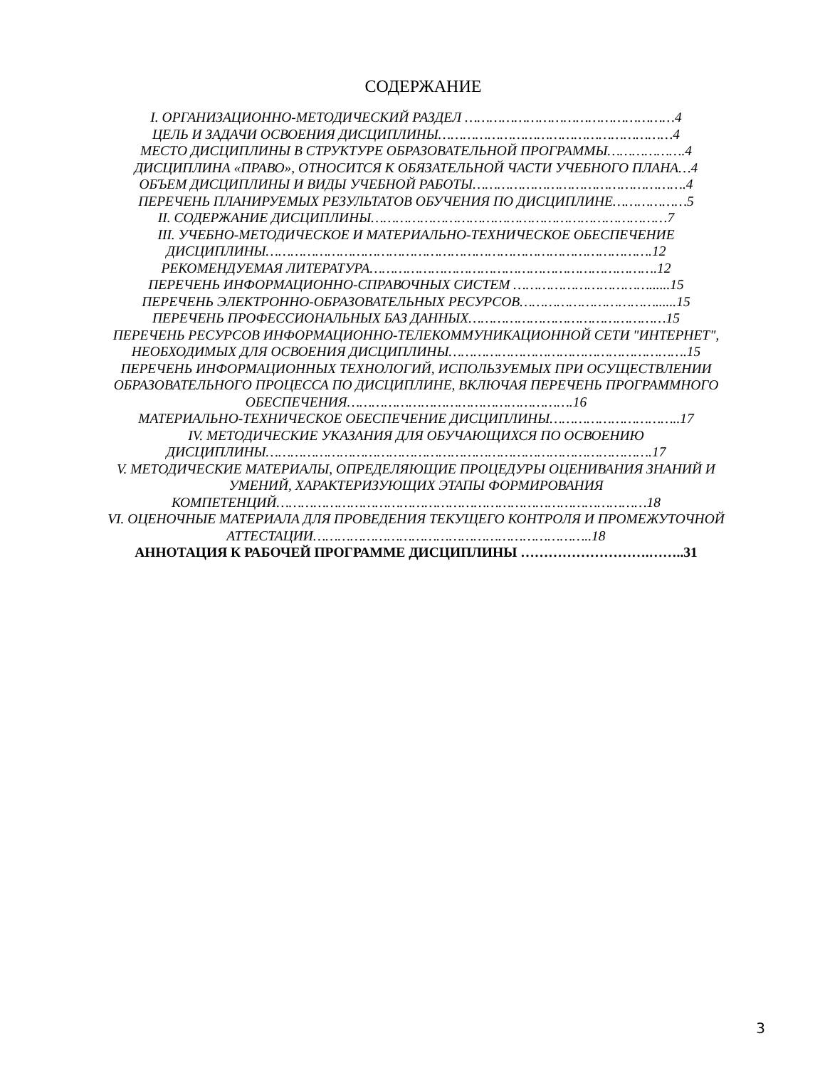СОДЕРЖАНИЕ
I. ОРГАНИЗАЦИОННО-МЕТОДИЧЕСКИЙ РАЗДЕЛ ……………………………………………4
ЦЕЛЬ И ЗАДАЧИ ОСВОЕНИЯ ДИСЦИПЛИНЫ…………………………………………………4
МЕСТО ДИСЦИПЛИНЫ В СТРУКТУРЕ ОБРАЗОВАТЕЛЬНОЙ ПРОГРАММЫ……………….4
ДИСЦИПЛИНА «ПРАВО», ОТНОСИТСЯ К ОБЯЗАТЕЛЬНОЙ ЧАСТИ УЧЕБНОГО ПЛАНА…4
ОБЪЕМ ДИСЦИПЛИНЫ И ВИДЫ УЧЕБНОЙ РАБОТЫ…………………………………………….4
ПЕРЕЧЕНЬ ПЛАНИРУЕМЫХ РЕЗУЛЬТАТОВ ОБУЧЕНИЯ ПО ДИСЦИПЛИНЕ………………5
II. СОДЕРЖАНИЕ ДИСЦИПЛИНЫ………………………………………………………………7
III. УЧЕБНО-МЕТОДИЧЕСКОЕ И МАТЕРИАЛЬНО-ТЕХНИЧЕСКОЕ ОБЕСПЕЧЕНИЕ ДИСЦИПЛИНЫ………………………………………………………………………………….12
РЕКОМЕНДУЕМАЯ ЛИТЕРАТУРА…………………………………………………………….12
ПЕРЕЧЕНЬ ИНФОРМАЦИОННО-СПРАВОЧНЫХ СИСТЕМ ……………………………......15
ПЕРЕЧЕНЬ ЭЛЕКТРОННО-ОБРАЗОВАТЕЛЬНЫХ РЕСУРСОВ……………………………......15
ПЕРЕЧЕНЬ ПРОФЕССИОНАЛЬНЫХ БАЗ ДАННЫХ…………………………………………15
ПЕРЕЧЕНЬ РЕСУРСОВ ИНФОРМАЦИОННО-ТЕЛЕКОММУНИКАЦИОННОЙ СЕТИ "ИНТЕРНЕТ", НЕОБХОДИМЫХ ДЛЯ ОСВОЕНИЯ ДИСЦИПЛИНЫ………………………………………………….15
ПЕРЕЧЕНЬ ИНФОРМАЦИОННЫХ ТЕХНОЛОГИЙ, ИСПОЛЬЗУЕМЫХ ПРИ ОСУЩЕСТВЛЕНИИ ОБРАЗОВАТЕЛЬНОГО ПРОЦЕССА ПО ДИСЦИПЛИНЕ, ВКЛЮЧАЯ ПЕРЕЧЕНЬ ПРОГРАММНОГО ОБЕСПЕЧЕНИЯ……………………………………………….16
МАТЕРИАЛЬНО-ТЕХНИЧЕСКОЕ ОБЕСПЕЧЕНИЕ ДИСЦИПЛИНЫ…………………………..17
IV. МЕТОДИЧЕСКИЕ УКАЗАНИЯ ДЛЯ ОБУЧАЮЩИХСЯ ПО ОСВОЕНИЮ ДИСЦИПЛИНЫ………………………………………………………………………………….17
V. МЕТОДИЧЕСКИЕ МАТЕРИАЛЫ, ОПРЕДЕЛЯЮЩИЕ ПРОЦЕДУРЫ ОЦЕНИВАНИЯ ЗНАНИЙ И УМЕНИЙ, ХАРАКТЕРИЗУЮЩИХ ЭТАПЫ ФОРМИРОВАНИЯ КОМПЕТЕНЦИЙ………………………………………………………………………………18
VI. ОЦЕНОЧНЫЕ МАТЕРИАЛА ДЛЯ ПРОВЕДЕНИЯ ТЕКУЩЕГО КОНТРОЛЯ И ПРОМЕЖУТОЧНОЙ АТТЕСТАЦИИ…………………………………………………………..18
АННОТАЦИЯ К РАБОЧЕЙ ПРОГРАММЕ ДИСЦИПЛИНЫ ……………………….……..31
3